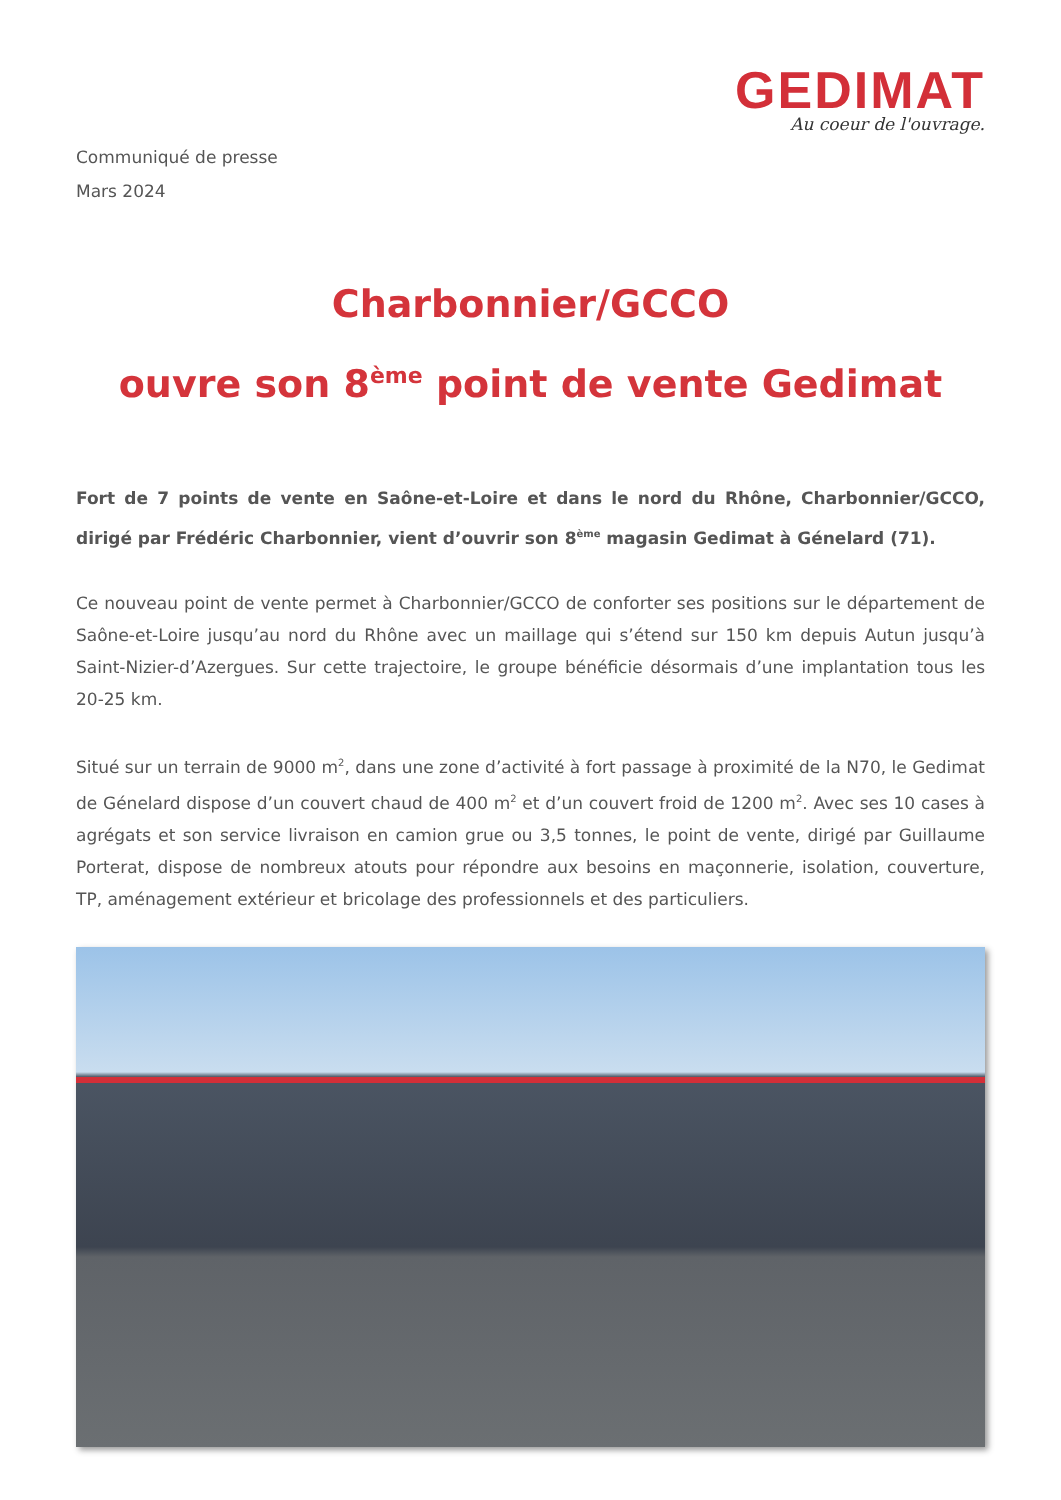GEDIMAT
Au coeur de l'ouvrage.
Communiqué de presse
Mars 2024
Charbonnier/GCCO
ouvre son 8<sup>ème</sup> point de vente Gedimat
Fort de 7 points de vente en Saône-et-Loire et dans le nord du Rhône, Charbonnier/GCCO, dirigé par Frédéric Charbonnier, vient d’ouvrir son 8<sup>ème</sup> magasin Gedimat à Génelard (71).
Ce nouveau point de vente permet à Charbonnier/GCCO de conforter ses positions sur le département de Saône-et-Loire jusqu’au nord du Rhône avec un maillage qui s’étend sur 150 km depuis Autun jusqu’à Saint-Nizier-d’Azergues. Sur cette trajectoire, le groupe bénéficie désormais d’une implantation tous les 20-25 km.
Situé sur un terrain de 9000 m<sup>2</sup>, dans une zone d’activité à fort passage à proximité de la N70, le Gedimat de Génelard dispose d’un couvert chaud de 400 m<sup>2</sup> et d’un couvert froid de 1200 m<sup>2</sup>. Avec ses 10 cases à agrégats et son service livraison en camion grue ou 3,5 tonnes, le point de vente, dirigé par Guillaume Porterat, dispose de nombreux atouts pour répondre aux besoins en maçonnerie, isolation, couverture, TP, aménagement extérieur et bricolage des professionnels et des particuliers.